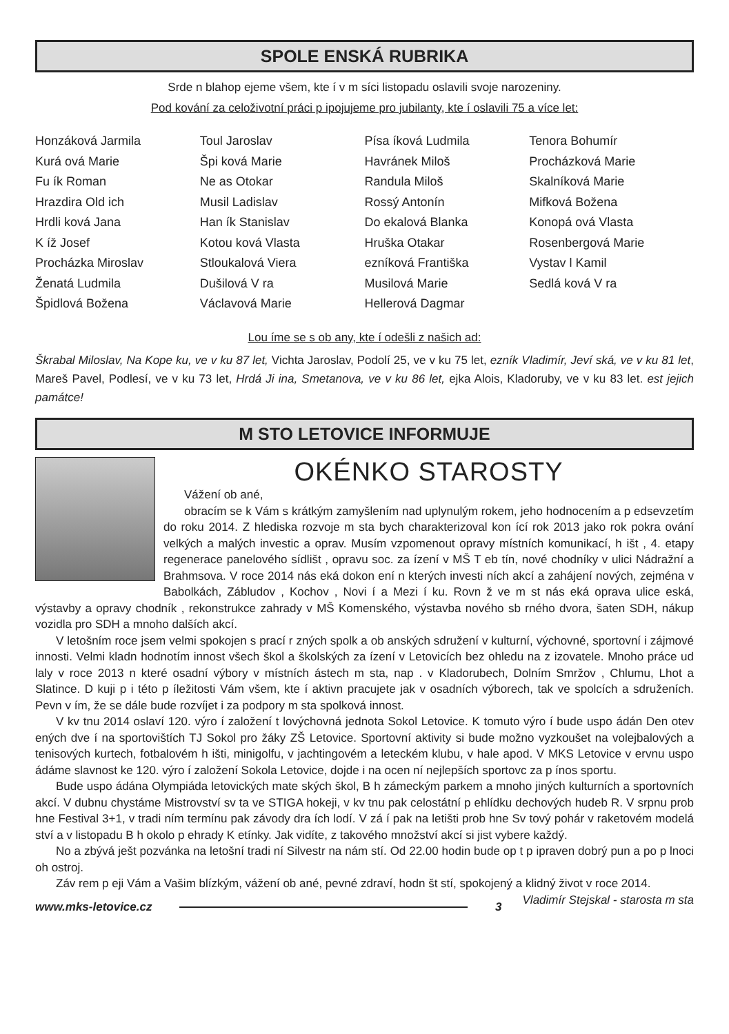SPOLE ENSKÁ RUBRIKA
Srde n blahop ejeme všem, kte í v m síci listopadu oslavili svoje narozeniny.
Pod kování za celoživotní práci p ipojujeme pro jubilanty, kte í oslavili 75 a více let:
Honzáková Jarmila
Kurá ová Marie
Fu ík Roman
Hrazdira Old ich
Hrdli ková Jana
K íž Josef
Procházka Miroslav
Ženatá Ludmila
Špidlová Božena
Toul Jaroslav
Špi ková Marie
Ne as Otokar
Musil Ladislav
Han ík Stanislav
Kotou ková Vlasta
Stloukalová Viera
Dušilová V ra
Václavová Marie
Písa íková Ludmila
Havránek Miloš
Randula Miloš
Rossý Antonín
Do ekalová Blanka
Hruška Otakar
ezníková Františka
Musilová Marie
Hellerová Dagmar
Tenora Bohumír
Procházková Marie
Skalníková Marie
Mifková Božena
Konopá ová Vlasta
Rosenbergová Marie
Vystav l Kamil
Sedlá ková V ra
Lou íme se s ob any, kte í odešli z našich ad:
Škrabal Miloslav, Na Kope ku, ve v ku 87 let, Vichta Jaroslav, Podolí 25, ve v ku 75 let, ezník Vladimír, Jeví ská, ve v ku 81 let, Mareš Pavel, Podlesí, ve v ku 73 let, Hrdá Ji ina, Smetanova, ve v ku 86 let, ejka Alois, Kladoruby, ve v ku 83 let. est jejich památce!
M STO LETOVICE INFORMUJE
OKÉNKO STAROSTY
Vážení ob ané,
obracím se k Vám s krátkým zamyšlením nad uplynulým rokem, jeho hodnocením a p edsevzetím do roku 2014. Z hlediska rozvoje m sta bych charakterizoval kon ící rok 2013 jako rok pokra ování velkých a malých investic a oprav. Musím vzpomenout opravy místních komunikací, h išt , 4. etapy regenerace panelového sídlišt , opravu soc. za ízení v MŠ T eb tín, nové chodníky v ulici Nádražní a Brahmsova. V roce 2014 nás eká dokon ení n kterých investi ních akcí a zahájení nových, zejména v Babolkách, Zábludov , Kochov , Novi í a Mezi í ku. Rovn ž ve m st nás eká oprava ulice eská, výstavby a opravy chodník , rekonstrukce zahrady v MŠ Komenského, výstavba nového sb rného dvora, šaten SDH, nákup vozidla pro SDH a mnoho dalších akcí.
V letošním roce jsem velmi spokojen s prací r zných spolk a ob anských sdružení v kulturní, výchovné, sportovní i zájmové innosti. Velmi kladn hodnotím innost všech škol a školských za ízení v Letovicích bez ohledu na z izovatele. Mnoho práce ud laly v roce 2013 n které osadní výbory v místních ástech m sta, nap . v Kladorubech, Dolním Smržov , Chlumu, Lhot a Slatince. D kuji p i této p íležitosti Vám všem, kte í aktivn pracujete jak v osadních výborech, tak ve spolcích a sdruženích. Pevn v ím, že se dále bude rozvíjet i za podpory m sta spolková innost.
V kv tnu 2014 oslaví 120. výro í založení t lovýchovná jednota Sokol Letovice. K tomuto výro í bude uspo ádán Den otev ených dve í na sportovištích TJ Sokol pro žáky ZŠ Letovice. Sportovní aktivity si bude možno vyzkoušet na volejbalových a tenisových kurtech, fotbalovém h išti, minigolfu, v jachtingovém a leteckém klubu, v hale apod. V MKS Letovice v ervnu uspo ádáme slavnost ke 120. výro í založení Sokola Letovice, dojde i na ocen ní nejlepších sportovc za p ínos sportu.
Bude uspo ádána Olympiáda letovických mate ských škol, B h zámeckým parkem a mnoho jiných kulturních a sportovních akcí. V dubnu chystáme Mistrovství sv ta ve STIGA hokeji, v kv tnu pak celostátní p ehlídku dechových hudeb R. V srpnu prob hne Festival 3+1, v tradi ním termínu pak závody dra ích lodí. V zá í pak na letišti prob hne Sv tový pohár v raketovém modelá ství a v listopadu B h okolo p ehrady K etínky. Jak vidíte, z takového množství akcí si jist vybere každý.
No a zbývá ješt pozvánka na letošní tradi ní Silvestr na nám stí. Od 22.00 hodin bude op t p ipraven dobrý pun a po p lnoci oh ostroj.
Záv rem p eji Vám a Vašim blízkým, vážení ob ané, pevné zdraví, hodn št stí, spokojený a klidný život v roce 2014. Vladimír Stejskal - starosta m sta
www.mks-letovice.cz 3